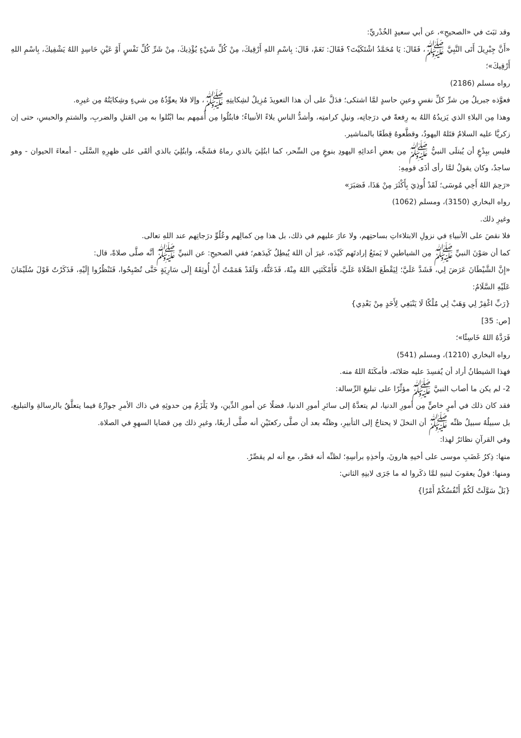وقد ثبَتَ في «الصحيحِ»، عن أبي سعيدٍ الخُدْريِّ:
«أَنَّ جِبْرِيلَ أَتَى النَّبِيَّ ﷺ، فَقَالَ: يَا مُحَمَّدُ اشْتَكَيْتَ؟ فَقَالَ: نَعَمْ، قَالَ: بِاسْمِ اللهِ أَرْقِيكَ، مِنْ كُلِّ شَيْءٍ يُؤْذِيكَ، مِنْ شَرِّ كُلِّ نَفْسٍ أَوْ عَيْنِ حَاسِدٍ اللهُ يَشْفِيكَ، بِاسْمِ اللهِ أَرْقِيكَ»؛
رواه مسلم (2186)
فعوَّذه جبريلُ مِن شرِّ كلِّ نفسٍ وعينِ حاسدٍ لمَّا اشتكى؛ فدَلَّ على أن هذا التعويذَ مُزِيلٌ لشِكايتِهِ ﷺ، وإلا فلا يعوِّذُهُ مِن شيءٍ وشِكايَتُهُ مِن غيرِه.
وهذا مِن البلاءِ الذي يَزيدُهُ اللهُ به رِفعةً في درَجاتِه، ونيلِ كرامتِه، وأشدُّ الناسِ بلاءً الأنبياءُ؛ فابتُلُوا مِن أُمَمِهم بما ابْتُلوا به مِن القتلِ والضربِ، والشتمِ والحبسِ، حتى إن زكريَّا عليه السلامُ قتَلهُ اليهودُ، وقطَّعوهُ قِطَعًا بالمناشير.
فليس ببِدْعٍ أن يُبتلَى النبيُّ ﷺ مِن بعضِ أعدائِهِ اليهودِ بنوعٍ مِن السِّحر، كما ابتُلِيَ بالذي رماهُ فشَجَّه، وابتُلِيَ بالذي ألقَى على ظهرِهِ السَّلَى - أمعاءَ الحيوان - وهو ساجدٌ، وكان يقولُ لمَّا رأى أذَى قومِهِ:
«رَحِمَ اللهُ أَخِي مُوسَى؛ لَقَدْ أُوذِيَ بِأَكْثَرَ مِنْ هَذَا، فَصَبَرَ»
رواه البخاري (3150)، ومسلم (1062)
وغيرِ ذلك.
فلا نقصَ على الأنبياءِ في نزولِ الابتلاءاتِ بساحتِهم، ولا عارَ عليهم في ذلك، بل هذا مِن كمالِهم وعُلُوِّ درَجاتِهم عند اللهِ تعالى.
كما أن صَوْنَ النبيِّ ﷺ مِن الشياطينِ لا يَمنَعُ إرادتَهم كَيْدَه، غيرَ أن اللهَ يُبطِلُ كَيدَهم؛ ففي الصحيحِ: عن النبيِّ ﷺ أنَّه صلَّى صلاةً، قال:
«إِنَّ الشَّيْطَانَ عَرَضَ لِي، فَشَدَّ عَلَيَّ؛ لِيَقْطَعَ الصَّلَاةَ عَلَيَّ، فَأَمْكَنَنِي اللهُ مِنْهُ، فَذَعَتُّهُ، وَلَقَدْ هَمَمْتُ أَنْ أُوثِقَهُ إِلَى سَارِيَةٍ حَتَّى تُصْبِحُوا، فَتَنْظُرُوا إِلَيْهِ، فَذَكَرْتُ قَوْلَ سُلَيْمَانَ عَلَيْهِ السَّلَامُ:
{رَبِّ اغْفِرْ لِي وَهَبْ لِي مُلْكًا لَا يَنْبَغِي لِأَحَدٍ مِنْ بَعْدِي}
[ص: 35]
فَرَدَّهُ اللهُ خَاسِئًا»؛
رواه البخاري (1210)، ومسلم (541)
فهذا الشيطانُ أراد أن يُفسِدَ عليه صَلاتَه، فأمكَنَهُ اللهُ منه.
2- لم يكن ما أصاب النبيَّ ﷺ مؤثِّرًا على تبليغِ الرِّسالة:
فقد كان ذلك في أمرٍ خاصٍّ مِن أمورِ الدنيا، لم يتعدَّهُ إلى سائرِ أمورِ الدنيا، فضلًا عن أمورِ الدِّينِ، ولا يَلْزَمُ مِن حدوثِهِ في ذاك الأمرِ جوازُهُ فيما يتعلَّقُ بالرسالةِ والتبليغ، بل سبيلُهُ سبيلُ ظنِّه ﷺ أن النخلَ لا يحتاجُ إلى التأبيرِ، وظنِّه بعد أن صلَّى ركعتَيْنِ أنه صلَّى أربعًا، وغيرِ ذلك مِن قضايا السهوِ في الصلاة.
وفي القرآنِ نظائرُ لهذا:
منها: ذِكرُ غَضَبِ موسى على أخيهِ هارونَ، وأخذِهِ برأسِهِ؛ لظنِّه أنه قصَّر، مع أنه لم يقصِّرْ.
ومنها: قولُ يعقوبَ لبنيهِ لمَّا ذكَروا له ما جَرَى لابنِهِ الثاني:
{بَلْ سَوَّلَتْ لَكُمْ أَنْفُسُكُمْ أَمْرًا}